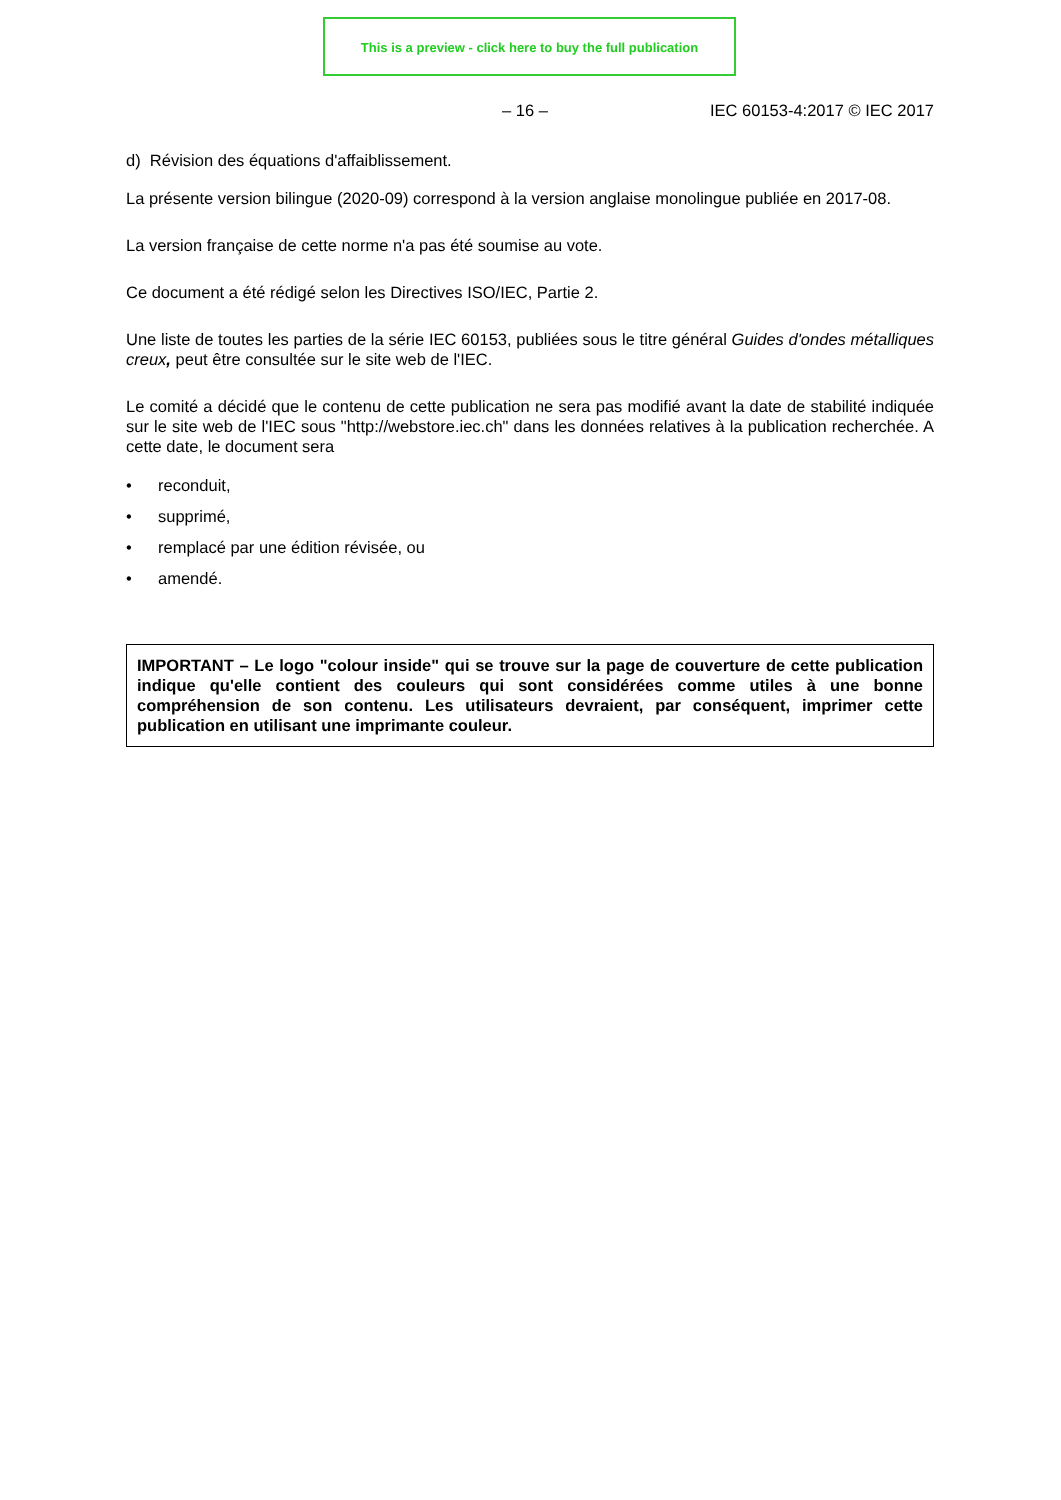This is a preview - click here to buy the full publication
– 16 – IEC 60153-4:2017 © IEC 2017
d) Révision des équations d'affaiblissement.
La présente version bilingue (2020-09) correspond à la version anglaise monolingue publiée en 2017-08.
La version française de cette norme n'a pas été soumise au vote.
Ce document a été rédigé selon les Directives ISO/IEC, Partie 2.
Une liste de toutes les parties de la série IEC 60153, publiées sous le titre général Guides d'ondes métalliques creux, peut être consultée sur le site web de l'IEC.
Le comité a décidé que le contenu de cette publication ne sera pas modifié avant la date de stabilité indiquée sur le site web de l'IEC sous "http://webstore.iec.ch" dans les données relatives à la publication recherchée. A cette date, le document sera
• reconduit,
• supprimé,
• remplacé par une édition révisée, ou
• amendé.
IMPORTANT – Le logo "colour inside" qui se trouve sur la page de couverture de cette publication indique qu'elle contient des couleurs qui sont considérées comme utiles à une bonne compréhension de son contenu. Les utilisateurs devraient, par conséquent, imprimer cette publication en utilisant une imprimante couleur.